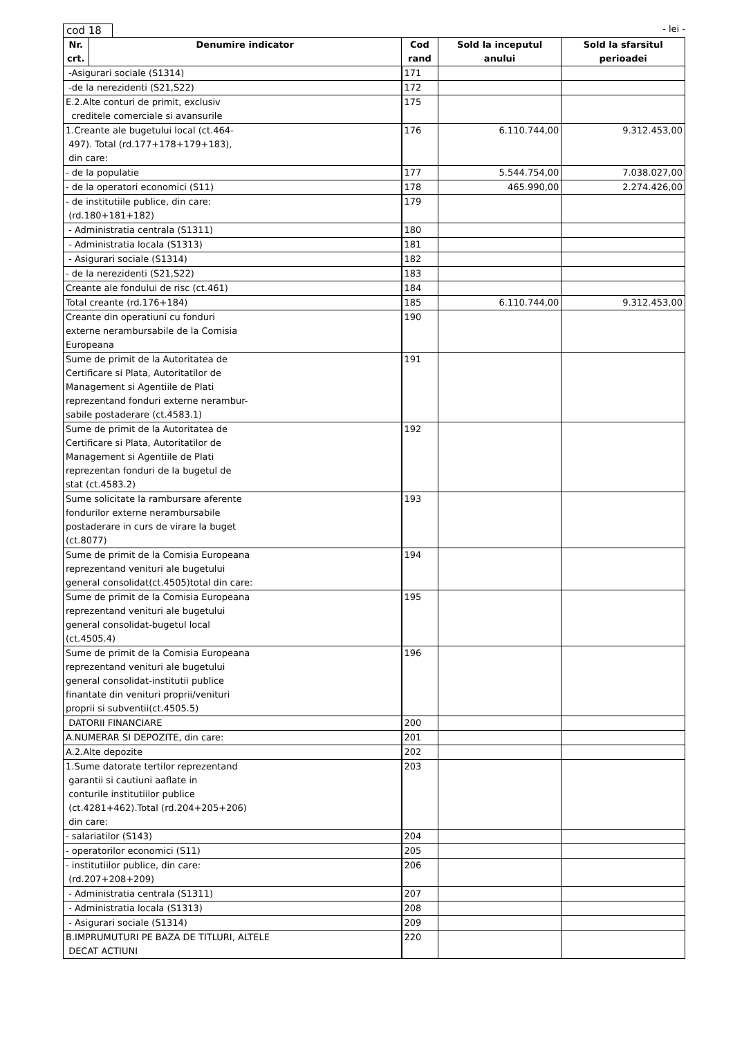cod 18
- lei -
| Nr. crt. | Denumire indicator | Cod rand | Sold la inceputul anului | Sold la sfarsitul perioadei |
| --- | --- | --- | --- | --- |
| -Asigurari sociale (S1314) | | 171 | | |
| -de la nerezidenti (S21,S22) | | 172 | | |
| E.2.Alte conturi de primit, exclusiv creditele comerciale si avansurile | | 175 | | |
| 1.Creante ale bugetului local (ct.464- 497). Total (rd.177+178+179+183), din care: | | 176 | 6.110.744,00 | 9.312.453,00 |
| - de la populatie | | 177 | 5.544.754,00 | 7.038.027,00 |
| - de la operatori economici (S11) | | 178 | 465.990,00 | 2.274.426,00 |
| - de institutiile publice, din care: (rd.180+181+182) | | 179 | | |
| - Administratia centrala (S1311) | | 180 | | |
| - Administratia locala (S1313) | | 181 | | |
| - Asigurari sociale (S1314) | | 182 | | |
| - de la nerezidenti (S21,S22) | | 183 | | |
| Creante ale fondului de risc (ct.461) | | 184 | | |
| Total creante (rd.176+184) | | 185 | 6.110.744,00 | 9.312.453,00 |
| Creante din operatiuni cu fonduri externe nerambursabile de la Comisia Europeana | | 190 | | |
| Sume de primit de la Autoritatea de Certificare si Plata, Autoritatilor de Management si Agentiile de Plati reprezentand fonduri externe nerambur- sabile postaderare (ct.4583.1) | | 191 | | |
| Sume de primit de la Autoritatea de Certificare si Plata, Autoritatilor de Management si Agentiile de Plati reprezentan fonduri de la bugetul de stat (ct.4583.2) | | 192 | | |
| Sume solicitate la rambursare aferente fondurilor externe nerambursabile postaderare in curs de virare la buget (ct.8077) | | 193 | | |
| Sume de primit de la Comisia Europeana reprezentand venituri ale bugetului general consolidat(ct.4505)total din care: | | 194 | | |
| Sume de primit de la Comisia Europeana reprezentand venituri ale bugetului general consolidat-bugetul local (ct.4505.4) | | 195 | | |
| Sume de primit de la Comisia Europeana reprezentand venituri ale bugetului general consolidat-institutii publice finantate din venituri proprii/venituri proprii si subventii(ct.4505.5) | | 196 | | |
| DATORII FINANCIARE | | 200 | | |
| A.NUMERAR SI DEPOZITE, din care: | | 201 | | |
| A.2.Alte depozite | | 202 | | |
| 1.Sume datorate tertilor reprezentand garantii si cautiuni aaflate in conturile institutiilor publice (ct.4281+462).Total (rd.204+205+206) din care: | | 203 | | |
| - salariatilor (S143) | | 204 | | |
| - operatorilor economici (S11) | | 205 | | |
| - institutiilor publice, din care: (rd.207+208+209) | | 206 | | |
| - Administratia centrala (S1311) | | 207 | | |
| - Administratia locala (S1313) | | 208 | | |
| - Asigurari sociale (S1314) | | 209 | | |
| B.IMPRUMUTURI PE BAZA DE TITLURI, ALTELE DECAT ACTIUNI | | 220 | | |